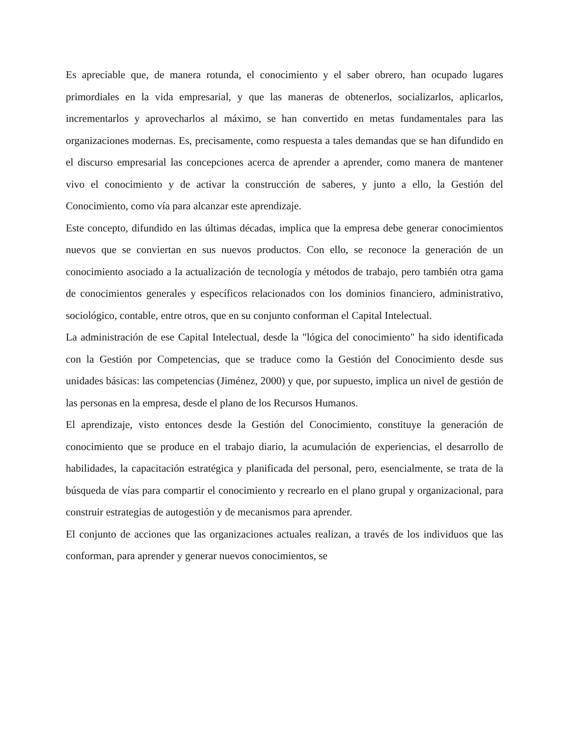Es apreciable que, de manera rotunda, el conocimiento y el saber obrero, han ocupado lugares primordiales en la vida empresarial, y que las maneras de obtenerlos, socializarlos, aplicarlos, incrementarlos y aprovecharlos al máximo, se han convertido en metas fundamentales para las organizaciones modernas. Es, precisamente, como respuesta a tales demandas que se han difundido en el discurso empresarial las concepciones acerca de aprender a aprender, como manera de mantener vivo el conocimiento y de activar la construcción de saberes, y junto a ello, la Gestión del Conocimiento, como vía para alcanzar este aprendizaje.
Este concepto, difundido en las últimas décadas, implica que la empresa debe generar conocimientos nuevos que se conviertan en sus nuevos productos. Con ello, se reconoce la generación de un conocimiento asociado a la actualización de tecnología y métodos de trabajo, pero también otra gama de conocimientos generales y específicos relacionados con los dominios financiero, administrativo, sociológico, contable, entre otros, que en su conjunto conforman el Capital Intelectual.
La administración de ese Capital Intelectual, desde la "lógica del conocimiento" ha sido identificada con la Gestión por Competencias, que se traduce como la Gestión del Conocimiento desde sus unidades básicas: las competencias (Jiménez, 2000) y que, por supuesto, implica un nivel de gestión de las personas en la empresa, desde el plano de los Recursos Humanos.
El aprendizaje, visto entonces desde la Gestión del Conocimiento, constituye la generación de conocimiento que se produce en el trabajo diario, la acumulación de experiencias, el desarrollo de habilidades, la capacitación estratégica y planificada del personal, pero, esencialmente, se trata de la búsqueda de vías para compartir el conocimiento y recrearlo en el plano grupal y organizacional, para construir estrategias de autogestión y de mecanismos para aprender.
El conjunto de acciones que las organizaciones actuales realizan, a través de los individuos que las conforman, para aprender y generar nuevos conocimientos, se